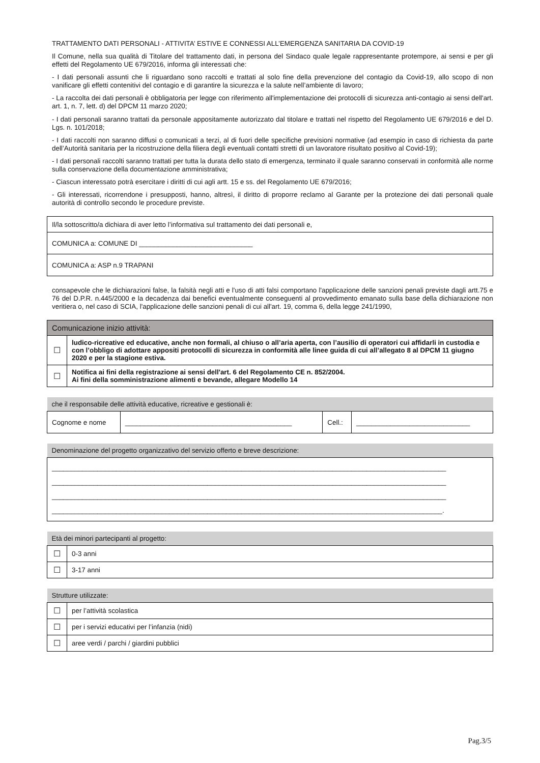TRATTAMENTO DATI PERSONALI - ATTIVITA’ ESTIVE E CONNESSI ALL’EMERGENZA SANITARIA DA COVID-19
Il Comune, nella sua qualità di Titolare del trattamento dati, in persona del Sindaco quale legale rappresentante protempore, ai sensi e per gli effetti del Regolamento UE 679/2016, informa gli interessati che:
- I dati personali assunti che li riguardano sono raccolti e trattati al solo fine della prevenzione del contagio da Covid-19, allo scopo di non vanificare gli effetti contenitivi del contagio e di garantire la sicurezza e la salute nell’ambiente di lavoro;
- La raccolta dei dati personali è obbligatoria per legge con riferimento all'implementazione dei protocolli di sicurezza anti-contagio ai sensi dell'art. art. 1, n. 7, lett. d) del DPCM 11 marzo 2020;
- I dati personali saranno trattati da personale appositamente autorizzato dal titolare e trattati nel rispetto del Regolamento UE 679/2016 e del D. Lgs. n. 101/2018;
- I dati raccolti non saranno diffusi o comunicati a terzi, al di fuori delle specifiche previsioni normative (ad esempio in caso di richiesta da parte dell’Autorità sanitaria per la ricostruzione della filiera degli eventuali contatti stretti di un lavoratore risultato positivo al Covid-19);
- I dati personali raccolti saranno trattati per tutta la durata dello stato di emergenza, terminato il quale saranno conservati in conformità alle norme sulla conservazione della documentazione amministrativa;
- Ciascun interessato potrà esercitare i diritti di cui agli artt. 15 e ss. del Regolamento UE 679/2016;
- Gli interessati, ricorrendone i presupposti, hanno, altresì, il diritto di proporre reclamo al Garante per la protezione dei dati personali quale autorità di controllo secondo le procedure previste.
| Il/la sottoscritto/a dichiara di aver letto l’informativa sul trattamento dei dati personali e, |
| COMUNICA a: COMUNE DI ______________________________ |
| COMUNICA a: ASP n.9 TRAPANI |
consapevole che le dichiarazioni false, la falsità negli atti e l'uso di atti falsi comportano l'applicazione delle sanzioni penali previste dagli artt.75 e 76 del D.P.R. n.445/2000 e la decadenza dai benefici eventualmente conseguenti al provvedimento emanato sulla base della dichiarazione non veritiera o, nel caso di SCIA, l'applicazione delle sanzioni penali di cui all'art. 19, comma 6, della legge 241/1990,
| Comunicazione inizio attività: | |
| ☐ | ludico-ricreative ed educative, anche non formali, al chiuso o all’aria aperta, con l’ausilio di operatori cui affidarli in custodia e con l’obbligo di adottare appositi protocolli di sicurezza in conformità alle linee guida di cui all’allegato 8 al DPCM 11 giugno 2020 e per la stagione estiva. |
| ☐ | Notifica ai fini della registrazione ai sensi dell'art. 6 del Regolamento CE n. 852/2004. Ai fini della somministrazione alimenti e bevande, allegare Modello 14 |
| che il responsabile delle attività educative, ricreative e gestionali è: | | | |
| Cognome e nome | ____________________________________________ | Cell.: | ______________________________ |
| Denominazione del progetto organizzativo del servizio offerto e breve descrizione: |
| ________________________________________________________________________________________________________ ________________________________________________________________________________________________________ ________________________________________________________________________________________________________ _______________________________________________________________________________________________________. |
| Età dei minori partecipanti al progetto: | |
| ☐ | 0-3 anni |
| ☐ | 3-17 anni |
| Strutture utilizzate: | |
| ☐ | per l’attività scolastica |
| ☐ | per i servizi educativi per l’infanzia (nidi) |
| ☐ | aree verdi / parchi / giardini pubblici |
Pag.3/5